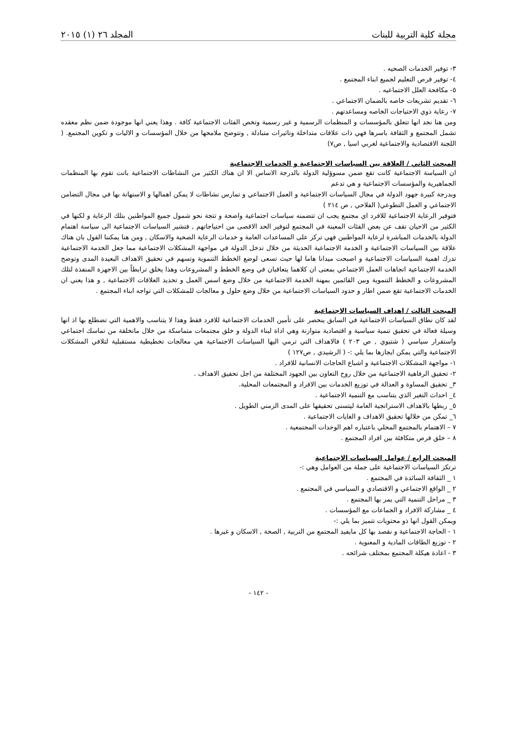مجلة كلية التربية للبنات المجلد ٢٦ (١) ٢٠١٥
٣- توفير الخدمات الصحيه .
٤- توفير فرص التعليم لجميع ابناء المجتمع .
٥- مكافحة العلل الاجتماعيه .
٦- تقديم تشريعات خاصه بالضمان الاجتماعي .
٧- رعاية ذوي الاحتياجات الخاصه ومساعدتهم .
ومن هنا نجد انها تتعلق بالمؤسسات و المنظمات الرسمية و غير رسمية وتخص الفئات الاجتماعية كافة . وهذا يعني انها موجودة ضمن نظم معقده تشمل المجتمع و الثقافة باسرها فهي ذات علاقات متداخلة وتاثيرات متبادلة , وتتوضح ملامحها من خلال المؤسسات و الاليات و تكوين المجتمع. ( اللجنة الاقتصادية والاجتماعية لغربي اسيا , ص٧)
المبحث الثاني / العلاقة بين السياسات الاجتماعية و الخدمات الاجتماعية
ان السياسة الاجتماعية كانت تقع ضمن مسوؤلية الدولة بالدرجة الاساس الا ان هناك الكثير من النشاطات الاجتماعية باتت تقوم بها المنظمات الجماهيرية والمؤسسات الاجتماعية و هي تدعم
وبدرجة كبيرة جهود الدولة في مجال السياسات الاجتماعية و العمل الاجتماعي و تمارس نشاطات لا يمكن اهمالها و الاستهانة بها في مجال التضامن الاجتماعي و العمل التطوعي( الفلاحي , ص ٢١٤ )
فتوفير الرعاية الاجتماعية للافرد اي مجتمع يجب ان تتضمنه سياسات اجتماعية واضحة و تتجة نحو شمول جميع المواطنين بتلك الرعاية و لكنها في الكثير من الاحيان تقف عن بعض الفئات المعينة في المجتمع لتوفير الحد الاقصى من احتياجاتهم , فتشير السياسات الاجتماعية الى سياسة اهتمام الدولة بالخدمات المباشرة لرعاية المواطنين فهي تركز على المساعدات العامة و خدمات الرعاية الصحية والاسكان , ومن هنا يمكننا القول بان هناك علاقة بين السياسات الاجتماعية و الخدمة الاجتماعية الحديثة من خلال تدخل الدولة في مواجهة المشكلات الاجتماعية مما جعل الخدمة الاجتماعية تدرك اهمية السياسات الاجتماعية و اصبحت ميدانا هاما لها حيث تسعى لوضع الخطط التنموية وتسهم في تحقيق الاهداف البعيدة المدى وتوضح الخدمة الاجتماعية اتجاهات العمل الاجتماعي بمعنى ان كلاهما يتعاقبان في وضع الخطط و المشروعات وهذا يخلق ترابطاً بين الاجهزة المنفذة لتلك المشروعات و الخطط التنموية وبين القائمين بمهنة الخدمة الاجتماعية من خلال وضع اسس العمل و تحديد العلاقات الاجتماعية , و هذا يعني ان الخدمات الاجتماعية تقع ضمن اطار و حدود السياسات الاجتماعية من خلال وضع حلول و معالجات للمشكلات التي تواجه ابناء المجتمع .
المبحث الثالث / اهداف السياسات الاجتماعية
لقد كان نطاق السياسات الاجتماعية في السابق ينحصر على تأمين الخدمات الاجتماعية للافرد فقط وهذا لا يتناسب والاهمية التي تضطلع بها اذ انها وسيلة فعالة في تحقيق تنمية سياسية و اقتصادية متوازنة وهي اداة لبناء الدولة و خلق مجتمعات متماسكة من خلال ماتخلقة من تماسك اجتماعي واستقرار سياسي ( شتيوي , ص ٢٠٣ ) فالاهداف التي ترمي اليها السياسات الاجتماعية هي معالجات تخطيطية مستقبلية لتلافي المشكلات الاجتماعية والتي يمكن ايجازها بما يلي :- ( الرشيدي , ص١٢٧ )
١- مواجهة المشكلات الاجتماعية و اشباع الحاجات الانسانية للافراد .
٢- تحقيق الرفاهية الاجتماعية من خلال روح التعاون بين الجهود المختلفة من اجل تحقيق الاهداف .
٣_ تحقيق المساوة و العدالة في توزيع الخدمات بين الافراد و المجتمعات المحلية.
٤_ احداث التغير الذي يتناسب مع التنمية الاجتماعية .
٥_ ربطها بالاهداف الاستراتجية العامة ليتسنى تحقيقها على المدى الزمني الطويل .
٦_ تمكن من خلالها تحقيق الاهداف و الغايات الاجتماعية .
٧ – الاهتمام بالمجتمع المحلي باعتباره اهم الوحدات المجتمعية .
٨ – خلق فرص متكافئة بين افراد المجتمع .
المبحث الرابع / عوامل السياسات الاجتماعية
ترتكز السياسات الاجتماعية على جملة من العوامل وهي :-
١ _ الثقافة السائدة في المجتمع .
٢ _ الواقع الاجتماعي و الاقتصادي و السياسي في المجتمع .
٣ _ مراحل التنمية التي يمر بها المجتمع .
٤ _ مشاركة الافراد و الجماعات مع المؤسسات .
ويمكن القول انها ذو محتويات تتميز بما يلي :-
١ - الحاجة الاجتماعية و نقصد بها كل مايفيد المجتمع من التربية , الصحة , الاسكان و غيرها .
٢ - توزيع الطاقات المادية و المعنوية .
٣ - اعادة هيكلة المجتمع بمختلف شرائحه .
- ١٤٢ -